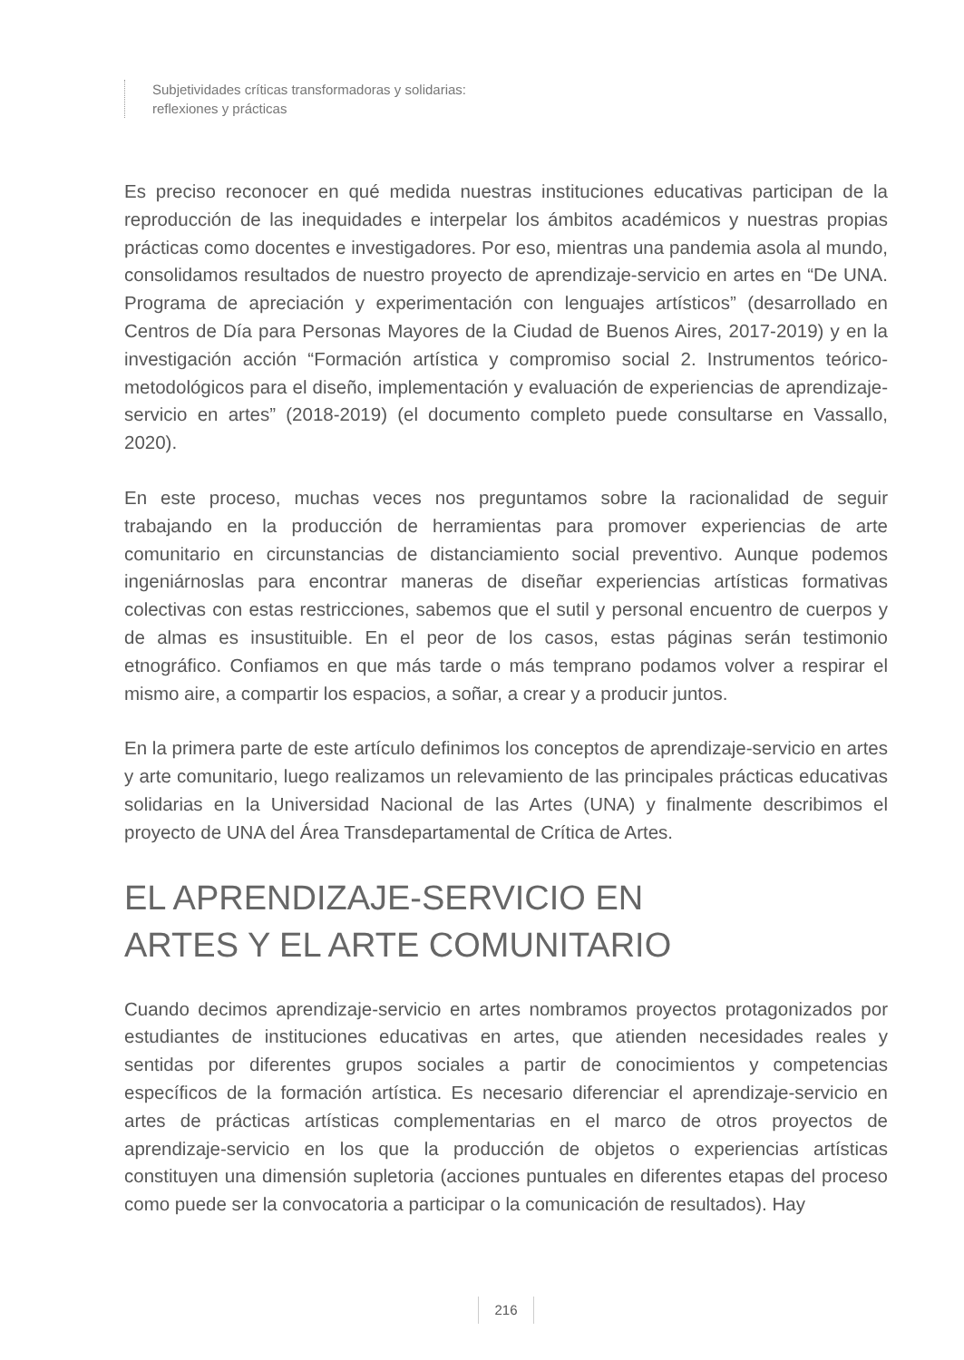Subjetividades críticas transformadoras y solidarias:
reflexiones y prácticas
Es preciso reconocer en qué medida nuestras instituciones educativas participan de la reproducción de las inequidades e interpelar los ámbitos académicos y nuestras propias prácticas como docentes e investigadores. Por eso, mientras una pandemia asola al mundo, consolidamos resultados de nuestro proyecto de aprendizaje-servicio en artes en “De UNA. Programa de apreciación y experimentación con lenguajes artísticos” (desarrollado en Centros de Día para Personas Mayores de la Ciudad de Buenos Aires, 2017-2019) y en la investigación acción “Formación artística y compromiso social 2. Instrumentos teórico-metodológicos para el diseño, implementación y evaluación de experiencias de aprendizaje-servicio en artes” (2018-2019) (el documento completo puede consultarse en Vassallo, 2020).
En este proceso, muchas veces nos preguntamos sobre la racionalidad de seguir trabajando en la producción de herramientas para promover experiencias de arte comunitario en circunstancias de distanciamiento social preventivo. Aunque podemos ingeniárnoslas para encontrar maneras de diseñar experiencias artísticas formativas colectivas con estas restricciones, sabemos que el sutil y personal encuentro de cuerpos y de almas es insustituible. En el peor de los casos, estas páginas serán testimonio etnográfico. Confiamos en que más tarde o más temprano podamos volver a respirar el mismo aire, a compartir los espacios, a soñar, a crear y a producir juntos.
En la primera parte de este artículo definimos los conceptos de aprendizaje-servicio en artes y arte comunitario, luego realizamos un relevamiento de las principales prácticas educativas solidarias en la Universidad Nacional de las Artes (UNA) y finalmente describimos el proyecto de UNA del Área Transdepartamental de Crítica de Artes.
EL APRENDIZAJE-SERVICIO EN
ARTES Y EL ARTE COMUNITARIO
Cuando decimos aprendizaje-servicio en artes nombramos proyectos protagonizados por estudiantes de instituciones educativas en artes, que atienden necesidades reales y sentidas por diferentes grupos sociales a partir de conocimientos y competencias específicos de la formación artística. Es necesario diferenciar el aprendizaje-servicio en artes de prácticas artísticas complementarias en el marco de otros proyectos de aprendizaje-servicio en los que la producción de objetos o experiencias artísticas constituyen una dimensión supletoria (acciones puntuales en diferentes etapas del proceso como puede ser la convocatoria a participar o la comunicación de resultados). Hay
216